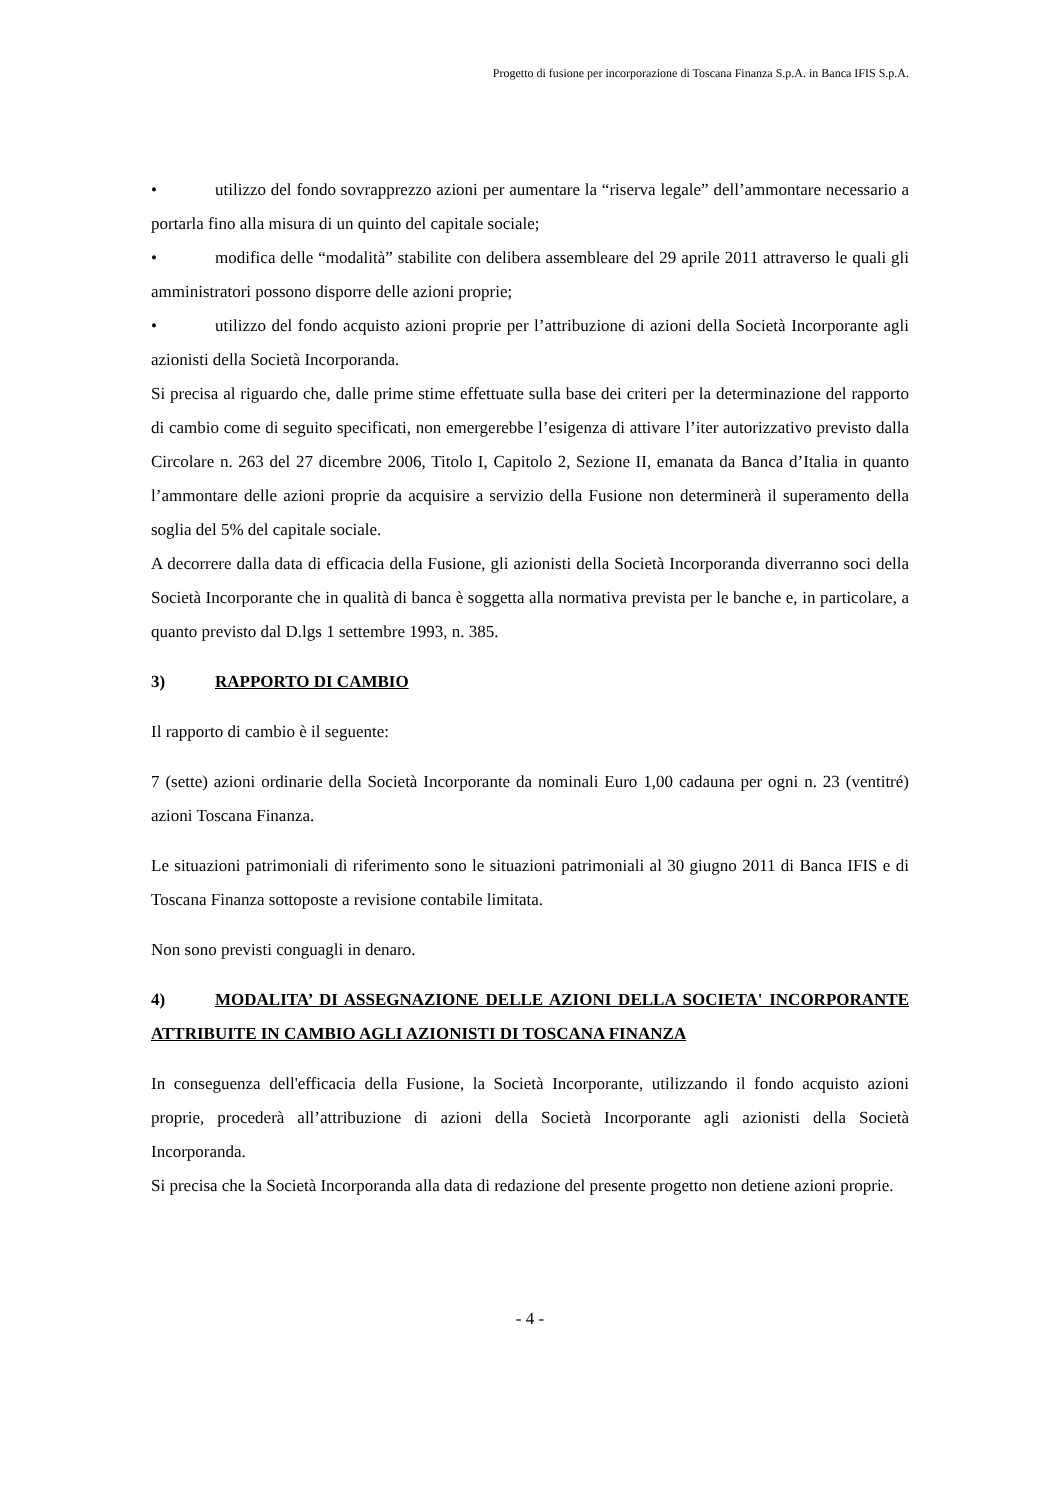Progetto di fusione per incorporazione di Toscana Finanza S.p.A. in Banca IFIS S.p.A.
• utilizzo del fondo sovrapprezzo azioni per aumentare la “riserva legale” dell’ammontare necessario a portarla fino alla misura di un quinto del capitale sociale;
• modifica delle “modalità” stabilite con delibera assembleare del 29 aprile 2011 attraverso le quali gli amministratori possono disporre delle azioni proprie;
• utilizzo del fondo acquisto azioni proprie per l’attribuzione di azioni della Società Incorporante agli azionisti della Società Incorporanda.
Si precisa al riguardo che, dalle prime stime effettuate sulla base dei criteri per la determinazione del rapporto di cambio come di seguito specificati, non emergerebbe l’esigenza di attivare l’iter autorizzativo previsto dalla Circolare n. 263 del 27 dicembre 2006, Titolo I, Capitolo 2, Sezione II, emanata da Banca d’Italia in quanto l’ammontare delle azioni proprie da acquisire a servizio della Fusione non determinerà il superamento della soglia del 5% del capitale sociale.
A decorrere dalla data di efficacia della Fusione, gli azionisti della Società Incorporanda diverranno soci della Società Incorporante che in qualità di banca è soggetta alla normativa prevista per le banche e, in particolare, a quanto previsto dal D.lgs 1 settembre 1993, n. 385.
3) RAPPORTO DI CAMBIO
Il rapporto di cambio è il seguente:
7 (sette) azioni ordinarie della Società Incorporante da nominali Euro 1,00 cadauna per ogni n. 23 (ventitré) azioni Toscana Finanza.
Le situazioni patrimoniali di riferimento sono le situazioni patrimoniali al 30 giugno 2011 di Banca IFIS e di Toscana Finanza sottoposte a revisione contabile limitata.
Non sono previsti conguagli in denaro.
4) MODALITA’ DI ASSEGNAZIONE DELLE AZIONI DELLA SOCIETA' INCORPORANTE ATTRIBUITE IN CAMBIO AGLI AZIONISTI DI TOSCANA FINANZA
In conseguenza dell'efficacia della Fusione, la Società Incorporante, utilizzando il fondo acquisto azioni proprie, procederà all’attribuzione di azioni della Società Incorporante agli azionisti della Società Incorporanda.
Si precisa che la Società Incorporanda alla data di redazione del presente progetto non detiene azioni proprie.
- 4 -